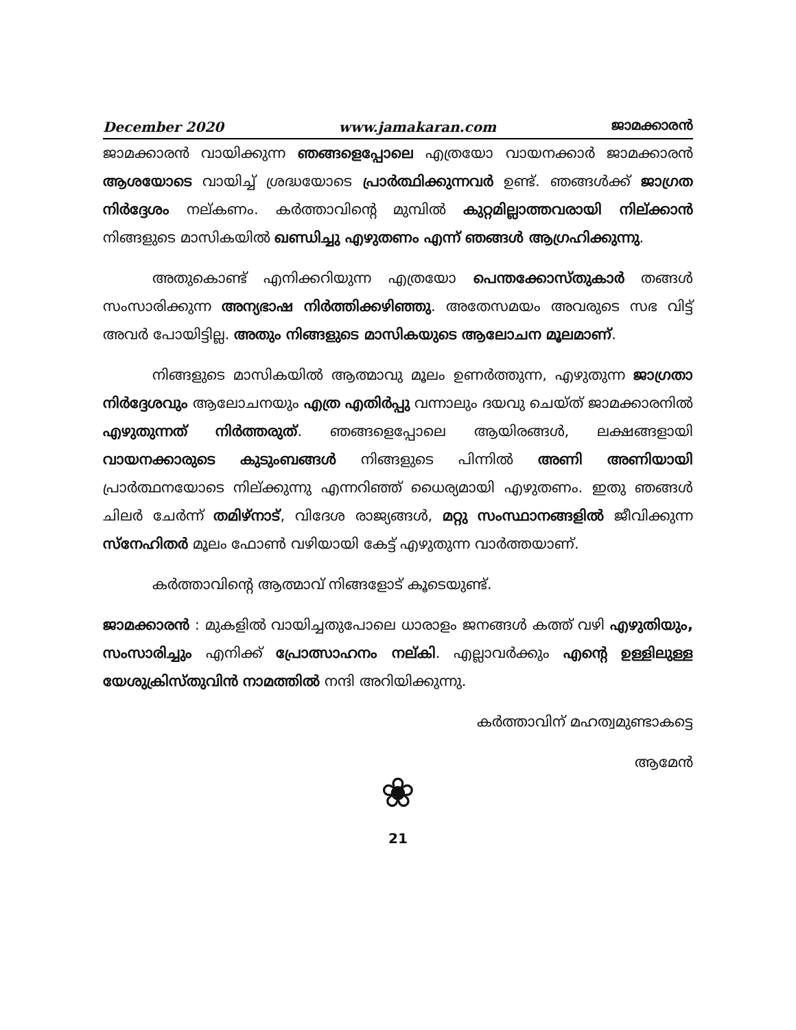December 2020 www.jamakaran.com ജാമക്കാരൻ
ജാമക്കാരൻ വായിക്കുന്ന ഞങ്ങളെപ്പോലെ എത്രയോ വായനക്കാർ ജാമക്കാരൻ ആശയോടെ വായിച്ച് ശ്രദ്ധയോടെ പ്രാർത്ഥിക്കുന്നവർ ഉണ്ട്. ഞങ്ങൾക്ക് ജാഗ്രത നിർദ്ദേശം നല്കണം. കർത്താവിന്റെ മുമ്പിൽ കുറ്റമില്ലാത്തവരായി നില്ക്കാൻ നിങ്ങളുടെ മാസികയിൽ ഖണ്ഡിച്ചു എഴുതണം എന്ന് ഞങ്ങൾ ആഗ്രഹിക്കുന്നു.
അതുകൊണ്ട് എനിക്കറിയുന്ന എത്രയോ പെന്തക്കോസ്തുകാർ തങ്ങൾ സംസാരിക്കുന്ന അന്യഭാഷ നിർത്തിക്കഴിഞ്ഞു. അതേസമയം അവരുടെ സഭ വിട്ട് അവർ പോയിട്ടില്ല. അതും നിങ്ങളുടെ മാസികയുടെ ആലോചന മൂലമാണ്.
നിങ്ങളുടെ മാസികയിൽ ആത്മാവു മൂലം ഉണർത്തുന്ന, എഴുതുന്ന ജാഗ്രതാ നിർദ്ദേശവും ആലോചനയും എത്ര എതിർപ്പു വന്നാലും ദയവു ചെയ്ത് ജാമക്കാരനിൽ എഴുതുന്നത് നിർത്തരുത്. ഞങ്ങളെപ്പോലെ ആയിരങ്ങൾ, ലക്ഷങ്ങളായി വായനക്കാരുടെ കുടുംബങ്ങൾ നിങ്ങളുടെ പിന്നിൽ അണി അണിയായി പ്രാർത്ഥനയോടെ നില്ക്കുന്നു എന്നറിഞ്ഞ് ധൈര്യമായി എഴുതണം. ഇതു ഞങ്ങൾ ചിലർ ചേർന്ന് തമിഴ്നാട്, വിദേശ രാജ്യങ്ങൾ, മറ്റു സംസ്ഥാനങ്ങളിൽ ജീവിക്കുന്ന സ്നേഹിതർ മൂലം ഫോൺ വഴിയായി കേട്ട് എഴുതുന്ന വാർത്തയാണ്.
കർത്താവിന്റെ ആത്മാവ് നിങ്ങളോട് കൂടെയുണ്ട്.
ജാമക്കാരൻ : മുകളിൽ വായിച്ചതുപോലെ ധാരാളം ജനങ്ങൾ കത്ത് വഴി എഴുതിയും, സംസാരിച്ചും എനിക്ക് പ്രോത്സാഹനം നല്കി. എല്ലാവർക്കും എന്റെ ഉള്ളിലുള്ള യേശുക്രിസ്തുവിൻ നാമത്തിൽ നന്ദി അറിയിക്കുന്നു.
കർത്താവിന് മഹത്വമുണ്ടാകട്ടെ
ആമേൻ
❀
21